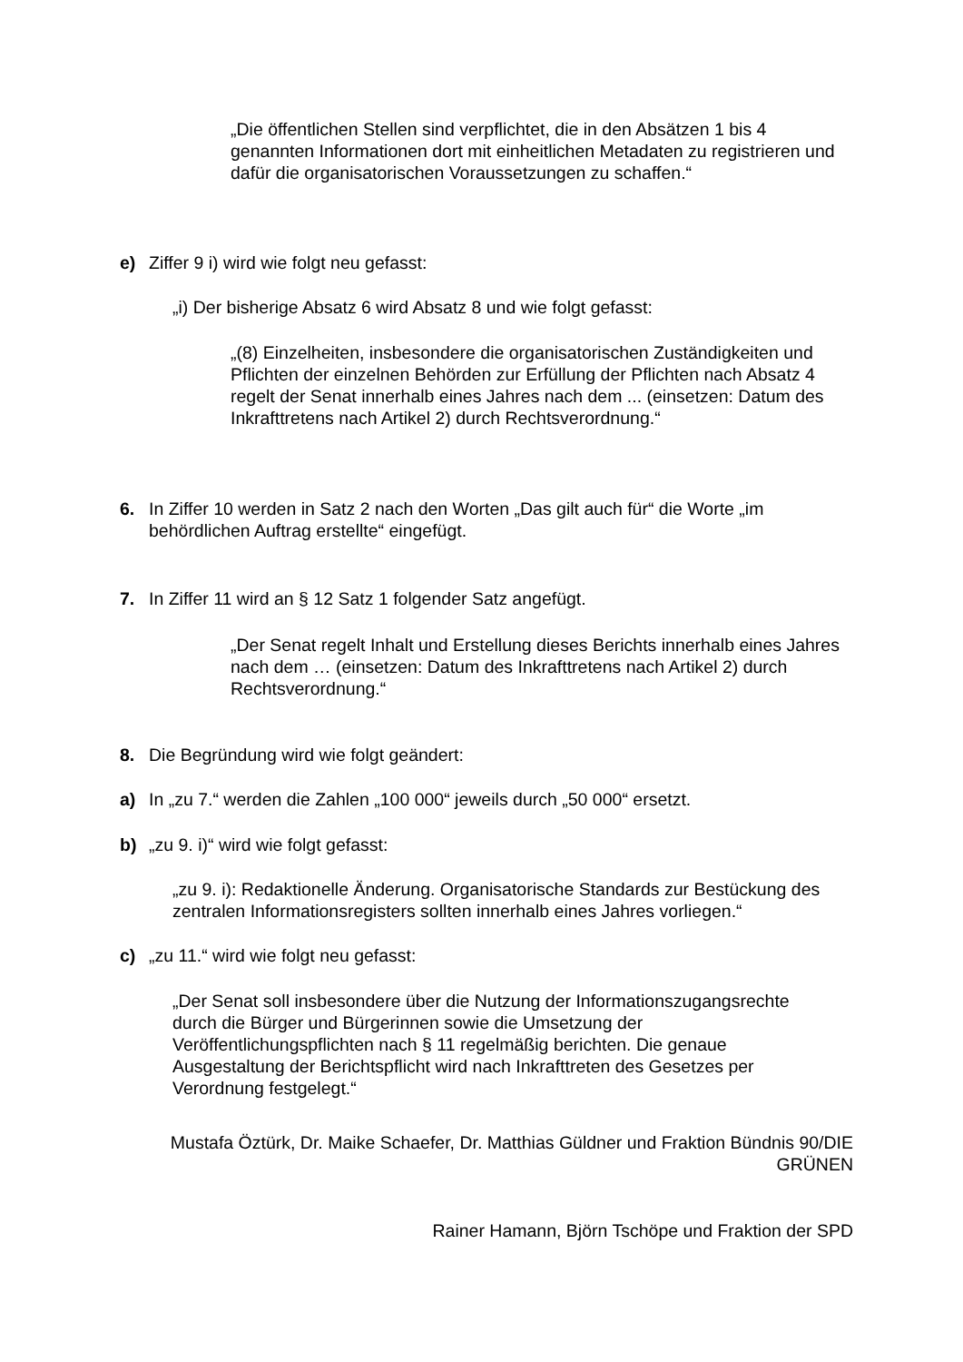„Die öffentlichen Stellen sind verpflichtet, die in den Absätzen 1 bis 4 genannten Informationen dort mit einheitlichen Metadaten zu registrieren und dafür die organisatorischen Voraussetzungen zu schaffen.“
e) Ziffer 9 i) wird wie folgt neu gefasst:
„i) Der bisherige Absatz 6 wird Absatz 8 und wie folgt gefasst:
„(8) Einzelheiten, insbesondere die organisatorischen Zuständigkeiten und Pflichten der einzelnen Behörden zur Erfüllung der Pflichten nach Absatz 4 regelt der Senat innerhalb eines Jahres nach dem ... (einsetzen: Datum des Inkrafttretens nach Artikel 2) durch Rechtsverordnung.“
6. In Ziffer 10 werden in Satz 2 nach den Worten „Das gilt auch für“ die Worte „im behördlichen Auftrag erstellte“ eingefügt.
7. In Ziffer 11 wird an § 12 Satz 1 folgender Satz angefügt.
„Der Senat regelt Inhalt und Erstellung dieses Berichts innerhalb eines Jahres nach dem … (einsetzen: Datum des Inkrafttretens nach Artikel 2) durch Rechtsverordnung.“
8. Die Begründung wird wie folgt geändert:
a) In „zu 7.“ werden die Zahlen „100 000“ jeweils durch „50 000“ ersetzt.
b) „zu 9. i)“ wird wie folgt gefasst:
„zu 9. i): Redaktionelle Änderung. Organisatorische Standards zur Bestückung des zentralen Informationsregisters sollten innerhalb eines Jahres vorliegen.“
c) „zu 11.“ wird wie folgt neu gefasst:
„Der Senat soll insbesondere über die Nutzung der Informationszugangsrechte durch die Bürger und Bürgerinnen sowie die Umsetzung der Veröffentlichungspflichten nach § 11 regelmäßig berichten. Die genaue Ausgestaltung der Berichtspflicht wird nach Inkrafttreten des Gesetzes per Verordnung festgelegt.“
Mustafa Öztürk, Dr. Maike Schaefer, Dr. Matthias Güldner und Fraktion Bündnis 90/DIE GRÜNEN
Rainer Hamann, Björn Tschöpe und Fraktion der SPD